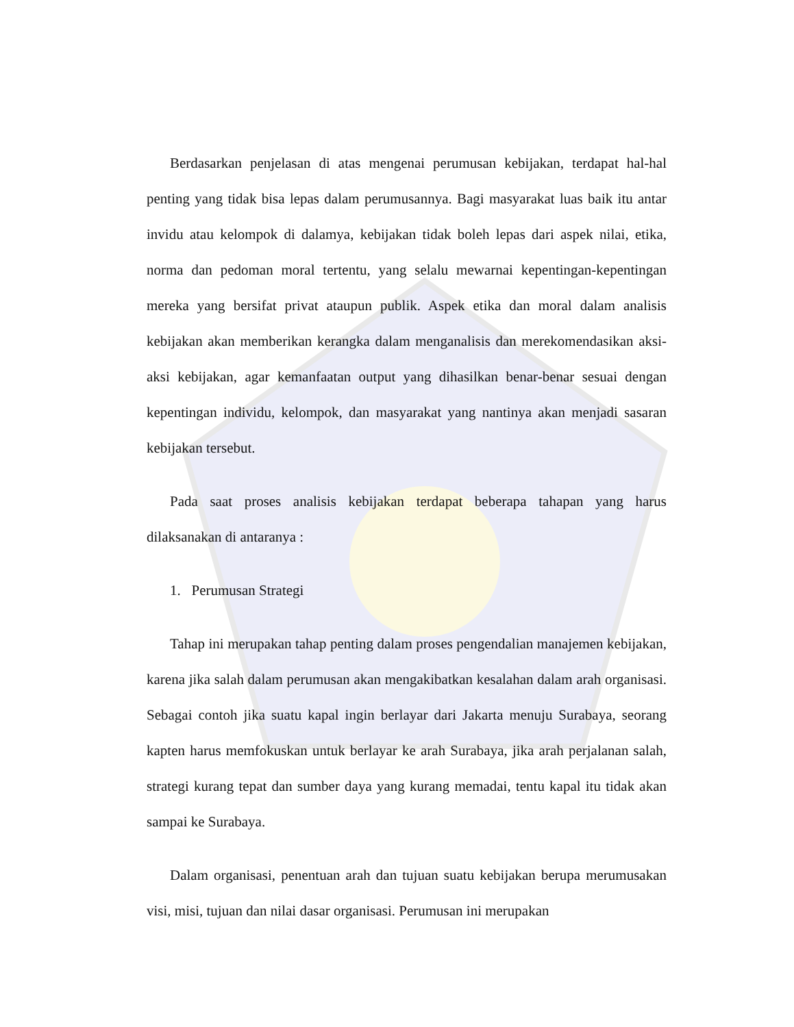Berdasarkan penjelasan di atas mengenai perumusan kebijakan, terdapat hal-hal penting yang tidak bisa lepas dalam perumusannya. Bagi masyarakat luas baik itu antar invidu atau kelompok di dalamya, kebijakan tidak boleh lepas dari aspek nilai, etika, norma dan pedoman moral tertentu, yang selalu mewarnai kepentingan-kepentingan mereka yang bersifat privat ataupun publik. Aspek etika dan moral dalam analisis kebijakan akan memberikan kerangka dalam menganalisis dan merekomendasikan aksi-aksi kebijakan, agar kemanfaatan output yang dihasilkan benar-benar sesuai dengan kepentingan individu, kelompok, dan masyarakat yang nantinya akan menjadi sasaran kebijakan tersebut.
Pada saat proses analisis kebijakan terdapat beberapa tahapan yang harus dilaksanakan di antaranya :
1. Perumusan Strategi
Tahap ini merupakan tahap penting dalam proses pengendalian manajemen kebijakan, karena jika salah dalam perumusan akan mengakibatkan kesalahan dalam arah organisasi. Sebagai contoh jika suatu kapal ingin berlayar dari Jakarta menuju Surabaya, seorang kapten harus memfokuskan untuk berlayar ke arah Surabaya, jika arah perjalanan salah, strategi kurang tepat dan sumber daya yang kurang memadai, tentu kapal itu tidak akan sampai ke Surabaya.
Dalam organisasi, penentuan arah dan tujuan suatu kebijakan berupa merumusakan visi, misi, tujuan dan nilai dasar organisasi. Perumusan ini merupakan